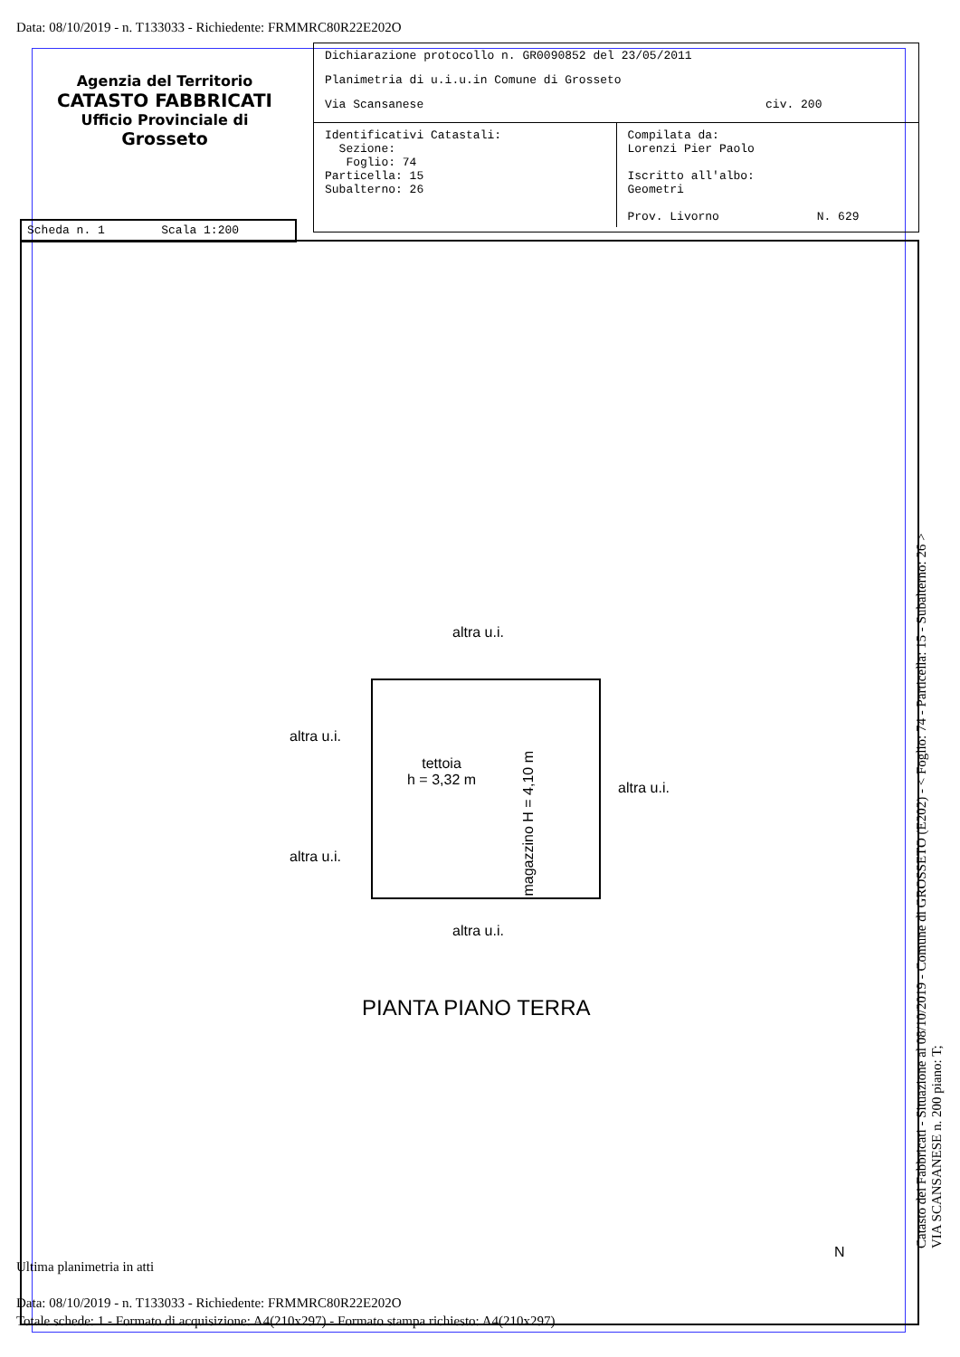Data: 08/10/2019 - n. T133033 - Richiedente: FRMMRC80R22E202O
Agenzia del Territorio
CATASTO FABBRICATI
Ufficio Provinciale di
Grosseto
Dichiarazione protocollo n. GR0090852 del 23/05/2011
Planimetria di u.i.u.in Comune di Grosseto
Via Scansanese civ. 200
Identificativi Catastali:
Sezione:
Foglio: 74
Particella: 15
Subalterno: 26
Compilata da:
Lorenzi Pier Paolo
Iscritto all'albo:
Geometri
Prov. Livorno N. 629
Scheda n. 1 Scala 1:200
altra u.i.
altra u.i.
altra u.i.
altra u.i.
altra u.i.
tettoia
h = 3,32 m
magazzino H = 4,10 m
PIANTA PIANO TERRA
N
Catasto dei Fabbricati - Situazione al 08/10/2019 - Comune di GROSSETO (E202) - < Foglio: 74 - Particella: 15 - Subalterno: 26 >
VIA SCANSANESE n. 200 piano: T;
Ultima planimetria in atti
Data: 08/10/2019 - n. T133033 - Richiedente: FRMMRC80R22E202O
Totale schede: 1 - Formato di acquisizione: A4(210x297) - Formato stampa richiesto: A4(210x297)